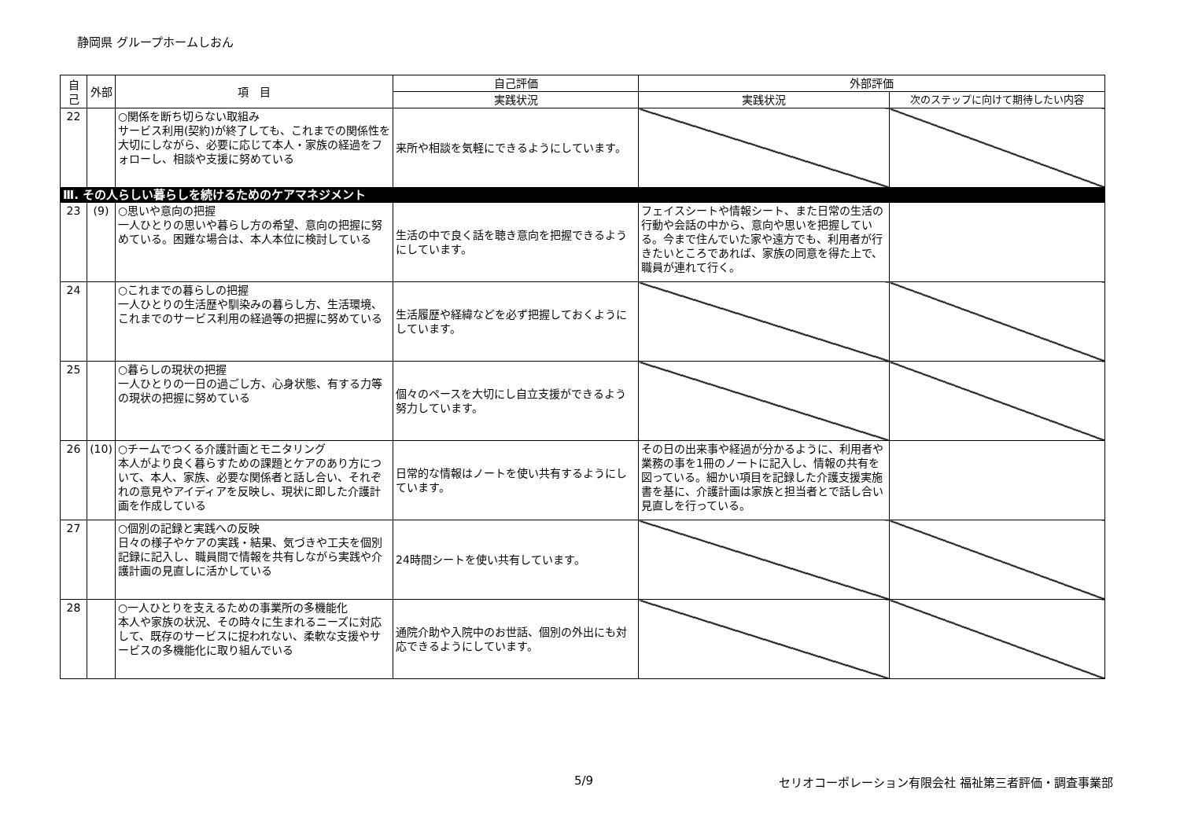静岡県 グループホームしおん
| 自己 | 外部 | 項 目 | 自己評価 | 外部評価 | |
| --- | --- | --- | --- | --- | --- |
| | | | 実践状況 | 実践状況 | 次のステップに向けて期待したい内容 |
| 22 | | ○関係を断ち切らない取組み サービス利用(契約)が終了しても、これまでの関係性を大切にしながら、必要に応じて本人・家族の経過をフォローし、相談や支援に努めている | 来所や相談を気軽にできるようにしています。 | | |
| Ⅲ. その人らしい暮らしを続けるためのケアマネジメント | | | | | |
| 23 | (9) | ○思いや意向の把握 一人ひとりの思いや暮らし方の希望、意向の把握に努めている。困難な場合は、本人本位に検討している | 生活の中で良く話を聴き意向を把握できるようにしています。 | フェイスシートや情報シート、また日常の生活の行動や会話の中から、意向や思いを把握している。今まで住んでいた家や遠方でも、利用者が行きたいところであれば、家族の同意を得た上で、職員が連れて行く。 | |
| 24 | | ○これまでの暮らしの把握 一人ひとりの生活歴や馴染みの暮らし方、生活環境、これまでのサービス利用の経過等の把握に努めている | 生活履歴や経緯などを必ず把握しておくようにしています。 | | |
| 25 | | ○暮らしの現状の把握 一人ひとりの一日の過ごし方、心身状態、有する力等の現状の把握に努めている | 個々のペースを大切にし自立支援ができるよう努力しています。 | | |
| 26 | (10) | ○チームでつくる介護計画とモニタリング 本人がより良く暮らすための課題とケアのあり方について、本人、家族、必要な関係者と話し合い、それぞれの意見やアイディアを反映し、現状に即した介護計画を作成している | 日常的な情報はノートを使い共有するようにしています。 | その日の出来事や経過が分かるように、利用者や業務の事を1冊のノートに記入し、情報の共有を図っている。細かい項目を記録した介護支援実施書を基に、介護計画は家族と担当者とで話し合い見直しを行っている。 | |
| 27 | | ○個別の記録と実践への反映 日々の様子やケアの実践・結果、気づきや工夫を個別記録に記入し、職員間で情報を共有しながら実践や介護計画の見直しに活かしている | 24時間シートを使い共有しています。 | | |
| 28 | | ○一人ひとりを支えるための事業所の多機能化 本人や家族の状況、その時々に生まれるニーズに対応して、既存のサービスに捉われない、柔軟な支援やサービスの多機能化に取り組んでいる | 通院介助や入院中のお世話、個別の外出にも対応できるようにしています。 | | |
5/9 セリオコーポレーション有限会社 福祉第三者評価・調査事業部